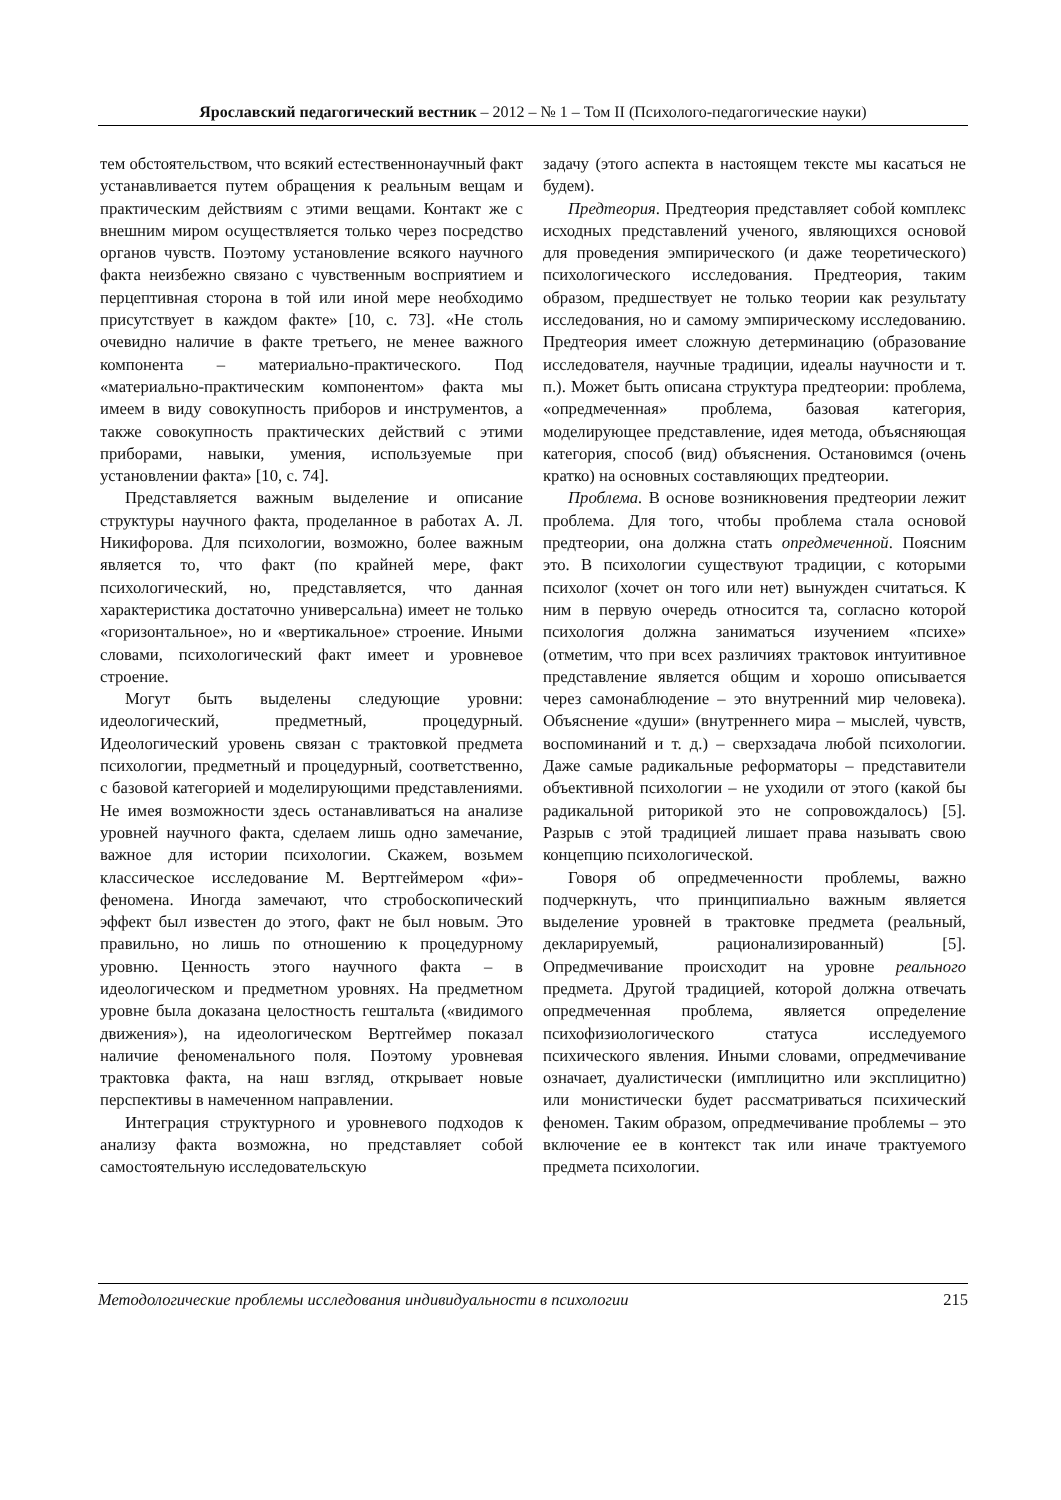Ярославский педагогический вестник – 2012 – № 1 – Том II (Психолого-педагогические науки)
тем обстоятельством, что всякий естественнонаучный факт устанавливается путем обращения к реальным вещам и практическим действиям с этими вещами. Контакт же с внешним миром осуществляется только через посредство органов чувств. Поэтому установление всякого научного факта неизбежно связано с чувственным восприятием и перцептивная сторона в той или иной мере необходимо присутствует в каждом факте» [10, с. 73]. «Не столь очевидно наличие в факте третьего, не менее важного компонента – материально-практического. Под «материально-практическим компонентом» факта мы имеем в виду совокупность приборов и инструментов, а также совокупность практических действий с этими приборами, навыки, умения, используемые при установлении факта» [10, с. 74].
Представляется важным выделение и описание структуры научного факта, проделанное в работах А. Л. Никифорова. Для психологии, возможно, более важным является то, что факт (по крайней мере, факт психологический, но, представляется, что данная характеристика достаточно универсальна) имеет не только «горизонтальное», но и «вертикальное» строение. Иными словами, психологический факт имеет и уровневое строение.
Могут быть выделены следующие уровни: идеологический, предметный, процедурный. Идеологический уровень связан с трактовкой предмета психологии, предметный и процедурный, соответственно, с базовой категорией и моделирующими представлениями. Не имея возможности здесь останавливаться на анализе уровней научного факта, сделаем лишь одно замечание, важное для истории психологии. Скажем, возьмем классическое исследование М. Вертгеймером «фи»-феномена. Иногда замечают, что стробоскопический эффект был известен до этого, факт не был новым. Это правильно, но лишь по отношению к процедурному уровню. Ценность этого научного факта – в идеологическом и предметном уровнях. На предметном уровне была доказана целостность гештальта («видимого движения»), на идеологическом Вертгеймер показал наличие феноменального поля. Поэтому уровневая трактовка факта, на наш взгляд, открывает новые перспективы в намеченном направлении.
Интеграция структурного и уровневого подходов к анализу факта возможна, но представляет собой самостоятельную исследовательскую
задачу (этого аспекта в настоящем тексте мы касаться не будем).
Предтеория. Предтеория представляет собой комплекс исходных представлений ученого, являющихся основой для проведения эмпирического (и даже теоретического) психологического исследования. Предтеория, таким образом, предшествует не только теории как результату исследования, но и самому эмпирическому исследованию. Предтеория имеет сложную детерминацию (образование исследователя, научные традиции, идеалы научности и т. п.). Может быть описана структура предтеории: проблема, «опредмеченная» проблема, базовая категория, моделирующее представление, идея метода, объясняющая категория, способ (вид) объяснения. Остановимся (очень кратко) на основных составляющих предтеории.
Проблема. В основе возникновения предтеории лежит проблема. Для того, чтобы проблема стала основой предтеории, она должна стать опредмеченной. Поясним это. В психологии существуют традиции, с которыми психолог (хочет он того или нет) вынужден считаться. К ним в первую очередь относится та, согласно которой психология должна заниматься изучением «психе» (отметим, что при всех различиях трактовок интуитивное представление является общим и хорошо описывается через самонаблюдение – это внутренний мир человека). Объяснение «души» (внутреннего мира – мыслей, чувств, воспоминаний и т. д.) – сверхзадача любой психологии. Даже самые радикальные реформаторы – представители объективной психологии – не уходили от этого (какой бы радикальной риторикой это не сопровождалось) [5]. Разрыв с этой традицией лишает права называть свою концепцию психологической.
Говоря об опредмеченности проблемы, важно подчеркнуть, что принципиально важным является выделение уровней в трактовке предмета (реальный, декларируемый, рационализированный) [5]. Опредмечивание происходит на уровне реального предмета. Другой традицией, которой должна отвечать опредмеченная проблема, является определение психофизиологического статуса исследуемого психического явления. Иными словами, опредмечивание означает, дуалистически (имплицитно или эксплицитно) или монистически будет рассматриваться психический феномен. Таким образом, опредмечивание проблемы – это включение ее в контекст так или иначе трактуемого предмета психологии.
Методологические проблемы исследования индивидуальности в психологии 215